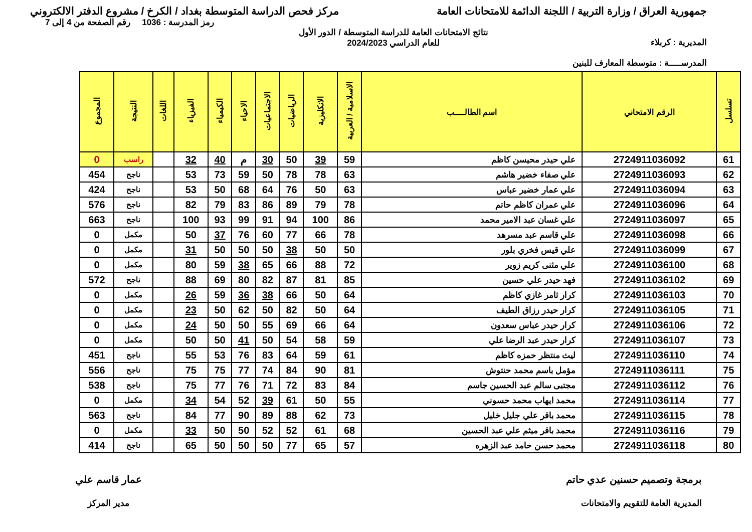جمهورية العراق / وزارة التربية / اللجنة الدائمة للامتحانات العامة
مركز فحص الدراسة المتوسطة بغداد / الكرخ / مشروع الدفتر الالكتروني
المديرية : كربلاء
المدرســـــة : متوسطة المعارف للبنين
نتائج الامتحانات العامة للدراسة المتوسطة / الدور الأول
للعام الدراسي 2024/2023
رمز المدرسة : 1036 رقم الصفحة من 4 إلى 7
| تسلسل | الرقم الامتحاني | اسم الطالــــب | الاسلامية / العربية | الانكليزية | الرياضيات | الاجتماعيات | الاحياء | الكيمياء | الفيزياء | اللغات | النتيجة | المجموع |
| --- | --- | --- | --- | --- | --- | --- | --- | --- | --- | --- | --- | --- |
| 61 | 2724911036092 | علي حيدر محيسن كاظم | 59 | 39 | 50 | 30 | م | 40 | 32 | | راسب | 0 |
| 62 | 2724911036093 | علي صفاء خضير هاشم | 63 | 78 | 78 | 50 | 59 | 73 | 53 | | ناجح | 454 |
| 63 | 2724911036094 | علي عمار خضير عباس | 63 | 50 | 76 | 64 | 68 | 50 | 53 | | ناجح | 424 |
| 64 | 2724911036096 | علي عمران كاظم حاتم | 78 | 79 | 89 | 86 | 83 | 79 | 82 | | ناجح | 576 |
| 65 | 2724911036097 | علي غسان عبد الامير محمد | 86 | 100 | 94 | 91 | 99 | 93 | 100 | | ناجح | 663 |
| 66 | 2724911036098 | علي قاسم عبد مسرهد | 78 | 66 | 77 | 60 | 76 | 37 | 50 | | مكمل | 0 |
| 67 | 2724911036099 | علي قيس فخري بلور | 50 | 50 | 38 | 50 | 50 | 50 | 31 | | مكمل | 0 |
| 68 | 2724911036100 | علي مثنى كريم زوير | 72 | 88 | 66 | 65 | 38 | 59 | 80 | | مكمل | 0 |
| 69 | 2724911036102 | فهد حيدر علي حسين | 85 | 81 | 87 | 82 | 80 | 69 | 88 | | ناجح | 572 |
| 70 | 2724911036103 | كرار ثامر غازي كاظم | 64 | 50 | 66 | 38 | 36 | 59 | 26 | | مكمل | 0 |
| 71 | 2724911036105 | كرار حيدر رزاق الطيف | 64 | 50 | 82 | 50 | 62 | 50 | 23 | | مكمل | 0 |
| 72 | 2724911036106 | كرار حيدر عباس سعدون | 64 | 66 | 69 | 55 | 50 | 50 | 24 | | مكمل | 0 |
| 73 | 2724911036107 | كرار حيدر عبد الرضا علي | 59 | 58 | 54 | 50 | 41 | 50 | 50 | | مكمل | 0 |
| 74 | 2724911036110 | ليث منتظر حمزه كاظم | 61 | 59 | 64 | 83 | 76 | 53 | 55 | | ناجح | 451 |
| 75 | 2724911036111 | مؤمل باسم محمد حنتوش | 81 | 90 | 84 | 74 | 77 | 75 | 75 | | ناجح | 556 |
| 76 | 2724911036112 | مجتبى سالم عبد الحسين جاسم | 84 | 83 | 72 | 71 | 76 | 77 | 75 | | ناجح | 538 |
| 77 | 2724911036114 | محمد ايهاب محمد حسوني | 55 | 50 | 61 | 39 | 52 | 54 | 34 | | مكمل | 0 |
| 78 | 2724911036115 | محمد باقر علي جليل خليل | 73 | 62 | 88 | 89 | 90 | 77 | 84 | | ناجح | 563 |
| 79 | 2724911036116 | محمد باقر ميثم علي عبد الحسين | 68 | 61 | 52 | 52 | 50 | 50 | 33 | | مكمل | 0 |
| 80 | 2724911036118 | محمد حسن حامد عبد الزهره | 57 | 65 | 77 | 50 | 50 | 50 | 65 | | ناجح | 414 |
برمجة وتصميم حسنين عدي حاتم
المديرية العامة للتقويم والامتحانات
عمار قاسم علي
مدير المركز